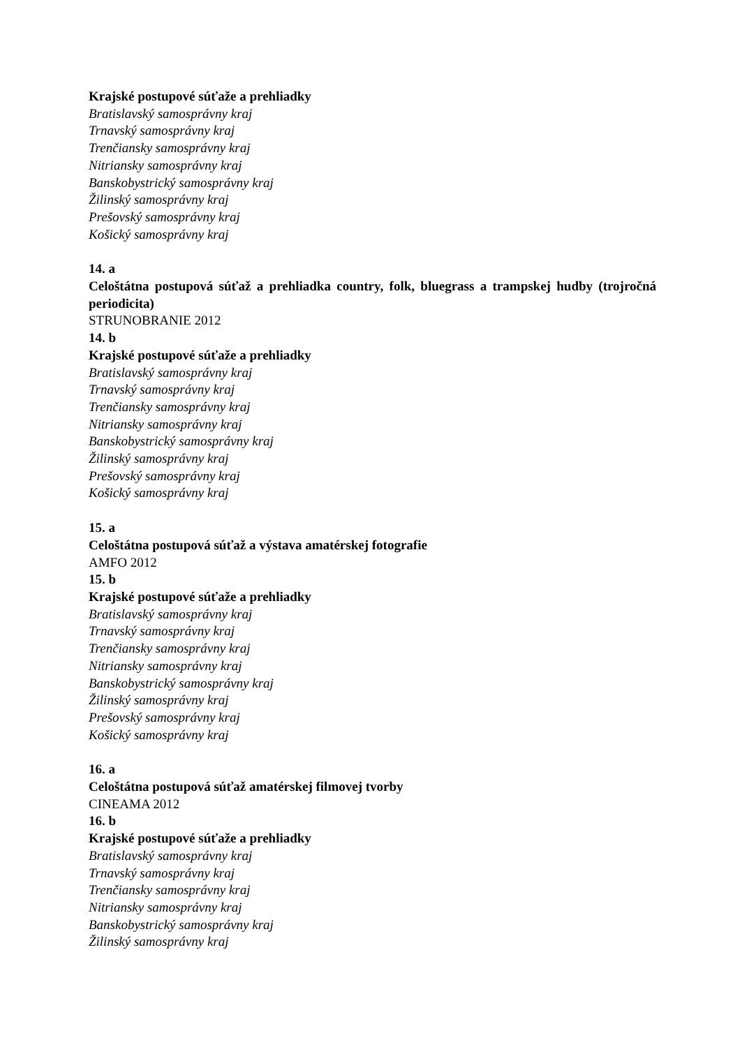Krajské postupové súťaže a prehliadky
Bratislavský samosprávny kraj
Trnavský samosprávny kraj
Trenčiansky samosprávny kraj
Nitriansky samosprávny kraj
Banskobystrický samosprávny kraj
Žilinský samosprávny kraj
Prešovský samosprávny kraj
Košický samosprávny kraj
14. a
Celoštátna postupová súťaž a prehliadka country, folk, bluegrass a trampskej hudby (trojročná periodicita)
STRUNOBRANIE 2012
14. b
Krajské postupové súťaže a prehliadky
Bratislavský samosprávny kraj
Trnavský samosprávny kraj
Trenčiansky samosprávny kraj
Nitriansky samosprávny kraj
Banskobystrický samosprávny kraj
Žilinský samosprávny kraj
Prešovský samosprávny kraj
Košický samosprávny kraj
15. a
Celoštátna postupová súťaž a výstava amatérskej fotografie
AMFO 2012
15. b
Krajské postupové súťaže a prehliadky
Bratislavský samosprávny kraj
Trnavský samosprávny kraj
Trenčiansky samosprávny kraj
Nitriansky samosprávny kraj
Banskobystrický samosprávny kraj
Žilinský samosprávny kraj
Prešovský samosprávny kraj
Košický samosprávny kraj
16. a
Celoštátna postupová súťaž amatérskej filmovej tvorby
CINEAMA 2012
16. b
Krajské postupové súťaže a prehliadky
Bratislavský samosprávny kraj
Trnavský samosprávny kraj
Trenčiansky samosprávny kraj
Nitriansky samosprávny kraj
Banskobystrický samosprávny kraj
Žilinský samosprávny kraj